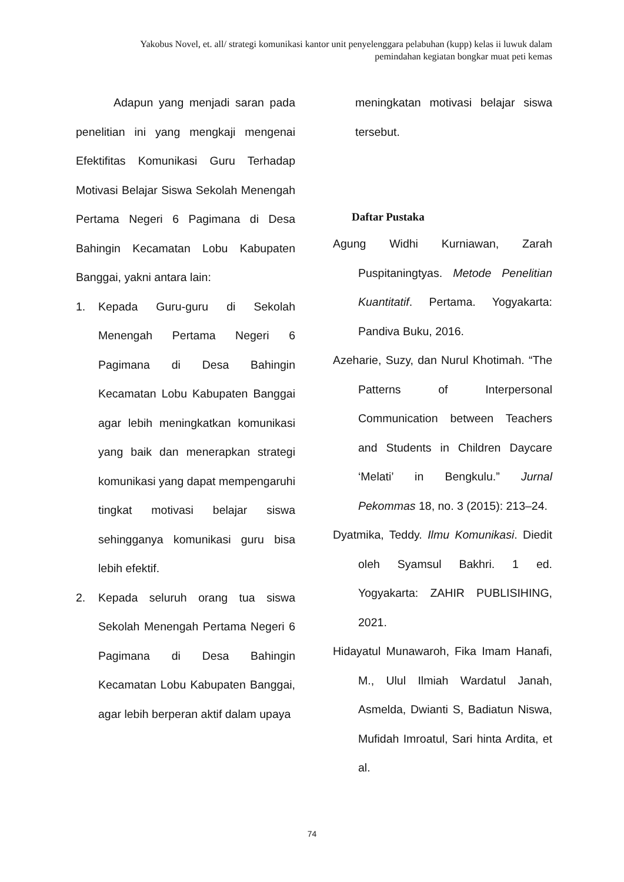Yakobus Novel, et. all/ strategi komunikasi kantor unit penyelenggara pelabuhan (kupp) kelas ii luwuk dalam pemindahan kegiatan bongkar muat peti kemas
Adapun yang menjadi saran pada penelitian ini yang mengkaji mengenai Efektifitas Komunikasi Guru Terhadap Motivasi Belajar Siswa Sekolah Menengah Pertama Negeri 6 Pagimana di Desa Bahingin Kecamatan Lobu Kabupaten Banggai, yakni antara lain:
1. Kepada Guru-guru di Sekolah Menengah Pertama Negeri 6 Pagimana di Desa Bahingin Kecamatan Lobu Kabupaten Banggai agar lebih meningkatkan komunikasi yang baik dan menerapkan strategi komunikasi yang dapat mempengaruhi tingkat motivasi belajar siswa sehingganya komunikasi guru bisa lebih efektif.
2. Kepada seluruh orang tua siswa Sekolah Menengah Pertama Negeri 6 Pagimana di Desa Bahingin Kecamatan Lobu Kabupaten Banggai, agar lebih berperan aktif dalam upaya
meningkatan motivasi belajar siswa tersebut.
Daftar Pustaka
Agung Widhi Kurniawan, Zarah Puspitaningtyas. Metode Penelitian Kuantitatif. Pertama. Yogyakarta: Pandiva Buku, 2016.
Azeharie, Suzy, dan Nurul Khotimah. “The Patterns of Interpersonal Communication between Teachers and Students in Children Daycare ‘Melati’ in Bengkulu.” Jurnal Pekommas 18, no. 3 (2015): 213–24.
Dyatmika, Teddy. Ilmu Komunikasi. Diedit oleh Syamsul Bakhri. 1 ed. Yogyakarta: ZAHIR PUBLISIHING, 2021.
Hidayatul Munawaroh, Fika Imam Hanafi, M., Ulul Ilmiah Wardatul Janah, Asmelda, Dwianti S, Badiatun Niswa, Mufidah Imroatul, Sari hinta Ardita, et al.
74